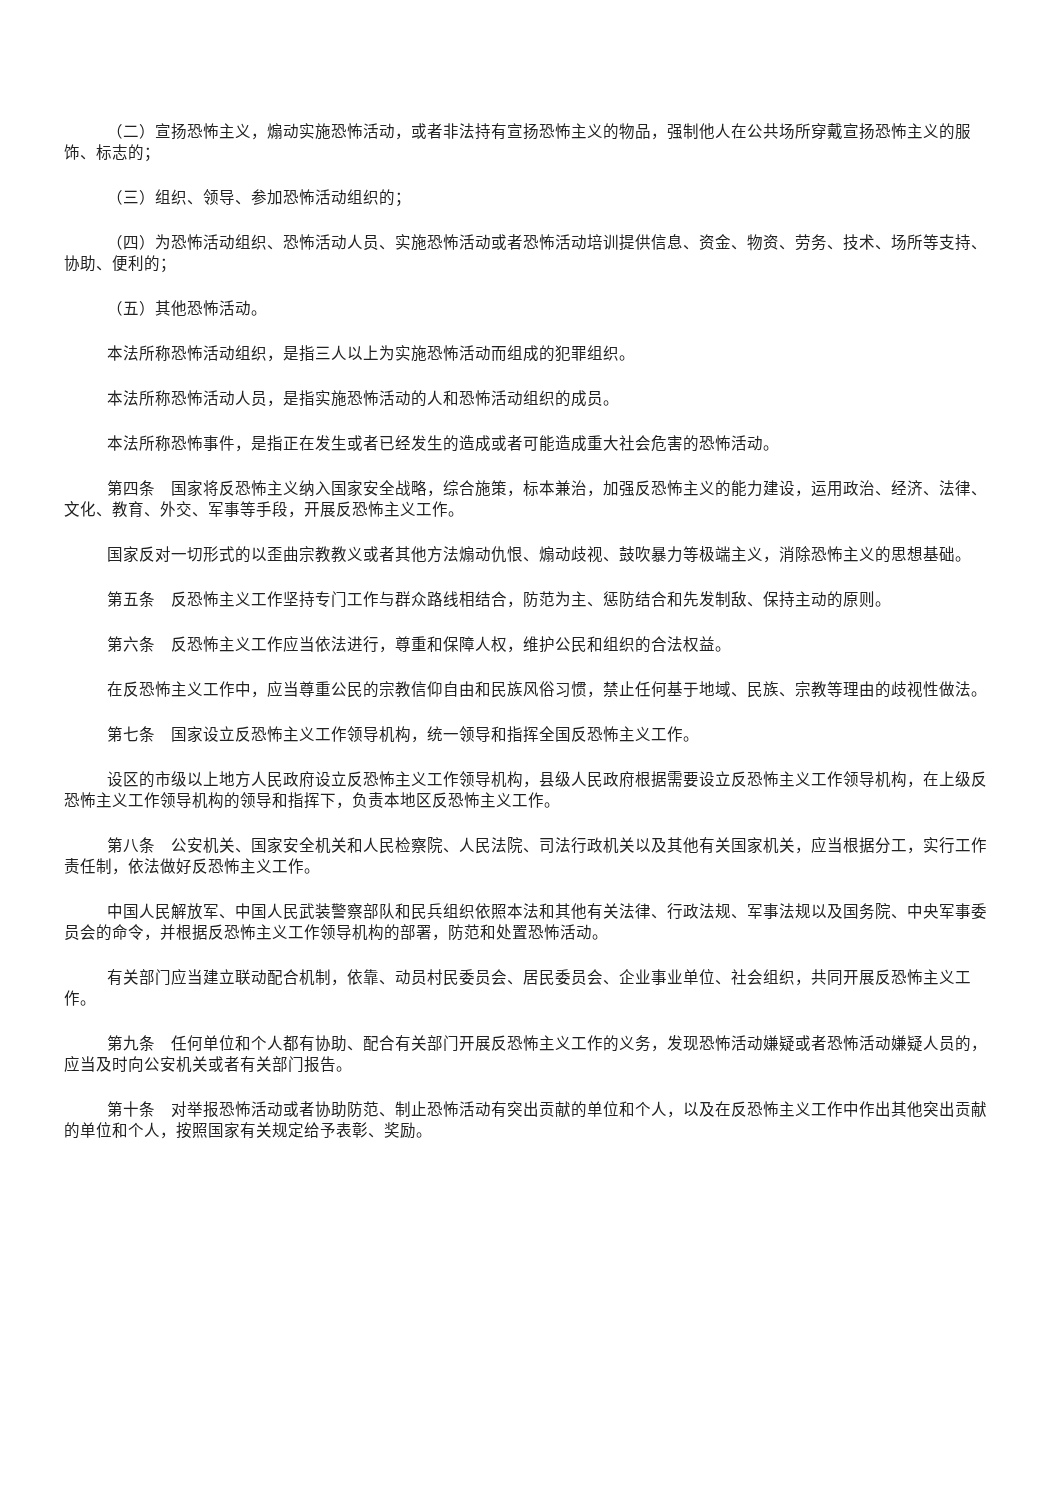（二）宣扬恐怖主义，煽动实施恐怖活动，或者非法持有宣扬恐怖主义的物品，强制他人在公共场所穿戴宣扬恐怖主义的服饰、标志的；
（三）组织、领导、参加恐怖活动组织的；
（四）为恐怖活动组织、恐怖活动人员、实施恐怖活动或者恐怖活动培训提供信息、资金、物资、劳务、技术、场所等支持、协助、便利的；
（五）其他恐怖活动。
本法所称恐怖活动组织，是指三人以上为实施恐怖活动而组成的犯罪组织。
本法所称恐怖活动人员，是指实施恐怖活动的人和恐怖活动组织的成员。
本法所称恐怖事件，是指正在发生或者已经发生的造成或者可能造成重大社会危害的恐怖活动。
第四条　国家将反恐怖主义纳入国家安全战略，综合施策，标本兼治，加强反恐怖主义的能力建设，运用政治、经济、法律、文化、教育、外交、军事等手段，开展反恐怖主义工作。
国家反对一切形式的以歪曲宗教教义或者其他方法煽动仇恨、煽动歧视、鼓吹暴力等极端主义，消除恐怖主义的思想基础。
第五条　反恐怖主义工作坚持专门工作与群众路线相结合，防范为主、惩防结合和先发制敌、保持主动的原则。
第六条　反恐怖主义工作应当依法进行，尊重和保障人权，维护公民和组织的合法权益。
在反恐怖主义工作中，应当尊重公民的宗教信仰自由和民族风俗习惯，禁止任何基于地域、民族、宗教等理由的歧视性做法。
第七条　国家设立反恐怖主义工作领导机构，统一领导和指挥全国反恐怖主义工作。
设区的市级以上地方人民政府设立反恐怖主义工作领导机构，县级人民政府根据需要设立反恐怖主义工作领导机构，在上级反恐怖主义工作领导机构的领导和指挥下，负责本地区反恐怖主义工作。
第八条　公安机关、国家安全机关和人民检察院、人民法院、司法行政机关以及其他有关国家机关，应当根据分工，实行工作责任制，依法做好反恐怖主义工作。
中国人民解放军、中国人民武装警察部队和民兵组织依照本法和其他有关法律、行政法规、军事法规以及国务院、中央军事委员会的命令，并根据反恐怖主义工作领导机构的部署，防范和处置恐怖活动。
有关部门应当建立联动配合机制，依靠、动员村民委员会、居民委员会、企业事业单位、社会组织，共同开展反恐怖主义工作。
第九条　任何单位和个人都有协助、配合有关部门开展反恐怖主义工作的义务，发现恐怖活动嫌疑或者恐怖活动嫌疑人员的，应当及时向公安机关或者有关部门报告。
第十条　对举报恐怖活动或者协助防范、制止恐怖活动有突出贡献的单位和个人，以及在反恐怖主义工作中作出其他突出贡献的单位和个人，按照国家有关规定给予表彰、奖励。